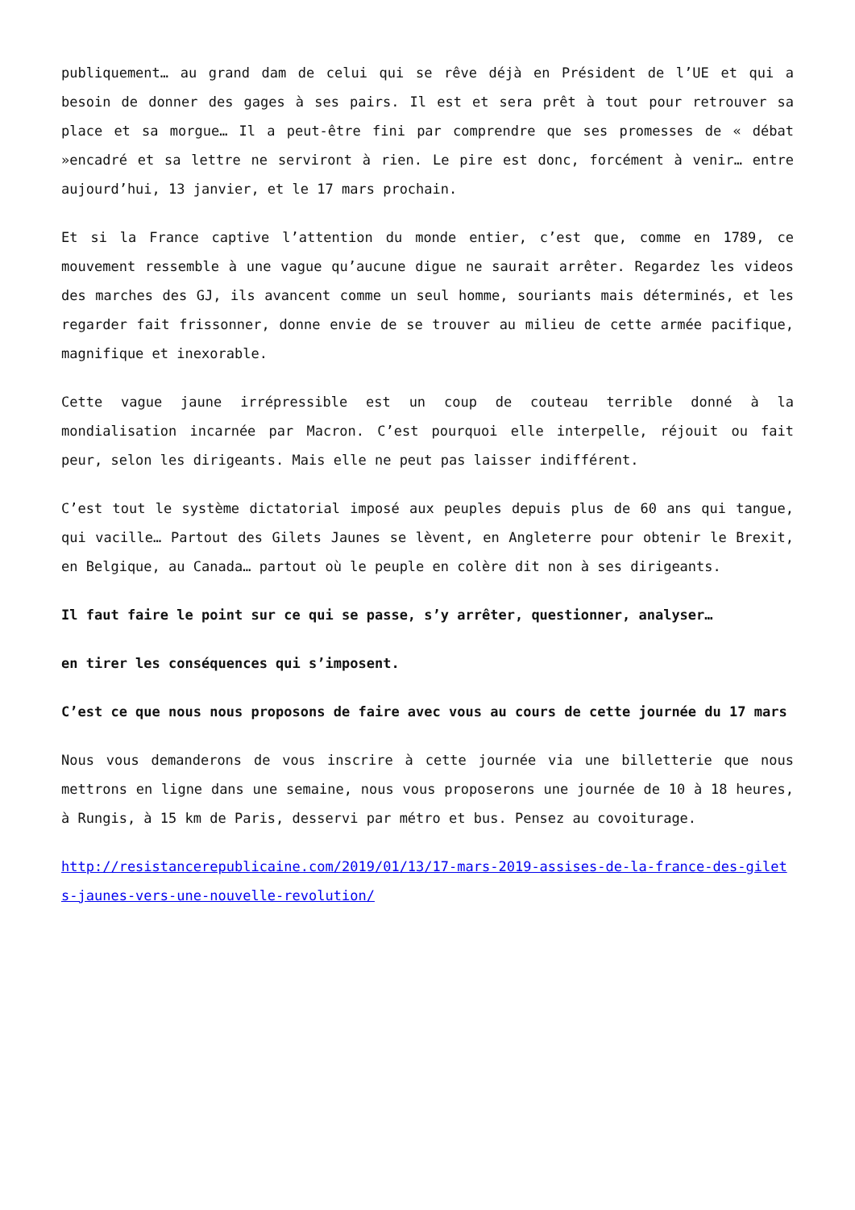publiquement… au grand dam de celui qui se rêve déjà en Président de l’UE et qui a besoin de donner des gages à ses pairs. Il est et sera prêt à tout pour retrouver sa place et sa morgue… Il a peut-être fini par comprendre que ses promesses de « débat »encadré et sa lettre ne serviront à rien. Le pire est donc, forcément à venir… entre aujourd’hui, 13 janvier, et le 17 mars prochain.
Et si la France captive l’attention du monde entier, c’est que, comme en 1789, ce mouvement ressemble à une vague qu’aucune digue ne saurait arrêter. Regardez les videos des marches des GJ, ils avancent comme un seul homme, souriants mais déterminés, et les regarder fait frissonner, donne envie de se trouver au milieu de cette armée pacifique, magnifique et inexorable.
Cette vague jaune irrépressible est un coup de couteau terrible donné à la mondialisation incarnée par Macron. C’est pourquoi elle interpelle, réjouit ou fait peur, selon les dirigeants. Mais elle ne peut pas laisser indifférent.
C’est tout le système dictatorial imposé aux peuples depuis plus de 60 ans qui tangue, qui vacille… Partout des Gilets Jaunes se lèvent, en Angleterre pour obtenir le Brexit, en Belgique, au Canada… partout où le peuple en colère dit non à ses dirigeants.
Il faut faire le point sur ce qui se passe, s’y arrêter, questionner, analyser…
en tirer les conséquences qui s’imposent.
C’est ce que nous nous proposons de faire avec vous au cours de cette journée du 17 mars
Nous vous demanderons de vous inscrire à cette journée via une billetterie que nous mettrons en ligne dans une semaine, nous vous proposerons une journée de 10 à 18 heures, à Rungis, à 15 km de Paris, desservi par métro et bus. Pensez au covoiturage.
http://resistancerepublicaine.com/2019/01/13/17-mars-2019-assises-de-la-france-des-gilets-jaunes-vers-une-nouvelle-revolution/